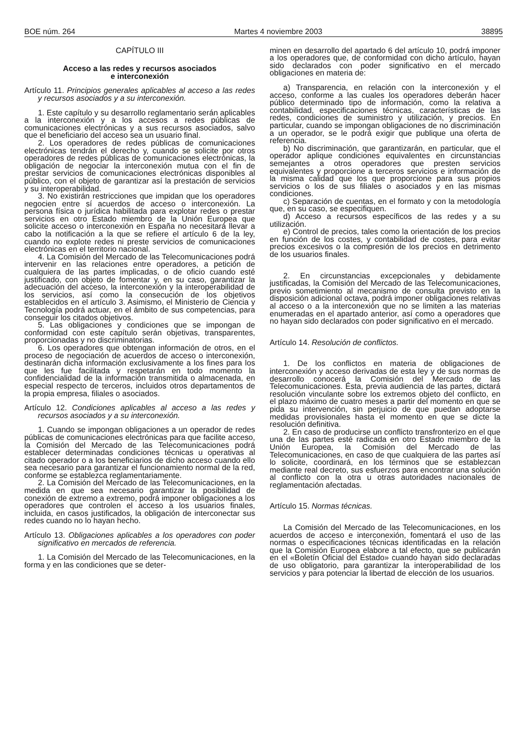BOE núm. 264 Martes 4 noviembre 2003 38895
CAPÍTULO III
Acceso a las redes y recursos asociados
e interconexión
Artículo 11. Principios generales aplicables al acceso a las redes y recursos asociados y a su interconexión.
1. Este capítulo y su desarrollo reglamentario serán aplicables a la interconexión y a los accesos a redes públicas de comunicaciones electrónicas y a sus recursos asociados, salvo que el beneficiario del acceso sea un usuario final.
2. Los operadores de redes públicas de comunicaciones electrónicas tendrán el derecho y, cuando se solicite por otros operadores de redes públicas de comunicaciones electrónicas, la obligación de negociar la interconexión mutua con el fin de prestar servicios de comunicaciones electrónicas disponibles al público, con el objeto de garantizar así la prestación de servicios y su interoperabilidad.
3. No existirán restricciones que impidan que los operadores negocien entre sí acuerdos de acceso o interconexión. La persona física o jurídica habilitada para explotar redes o prestar servicios en otro Estado miembro de la Unión Europea que solicite acceso o interconexión en España no necesitará llevar a cabo la notificación a la que se refiere el artículo 6 de la ley, cuando no explote redes ni preste servicios de comunicaciones electrónicas en el territorio nacional.
4. La Comisión del Mercado de las Telecomunicaciones podrá intervenir en las relaciones entre operadores, a petición de cualquiera de las partes implicadas, o de oficio cuando esté justificado, con objeto de fomentar y, en su caso, garantizar la adecuación del acceso, la interconexión y la interoperabilidad de los servicios, así como la consecución de los objetivos establecidos en el artículo 3. Asimismo, el Ministerio de Ciencia y Tecnología podrá actuar, en el ámbito de sus competencias, para conseguir los citados objetivos.
5. Las obligaciones y condiciones que se impongan de conformidad con este capítulo serán objetivas, transparentes, proporcionadas y no discriminatorias.
6. Los operadores que obtengan información de otros, en el proceso de negociación de acuerdos de acceso o interconexión, destinarán dicha información exclusivamente a los fines para los que les fue facilitada y respetarán en todo momento la confidencialidad de la información transmitida o almacenada, en especial respecto de terceros, incluidos otros departamentos de la propia empresa, filiales o asociados.
Artículo 12. Condiciones aplicables al acceso a las redes y recursos asociados y a su interconexión.
1. Cuando se impongan obligaciones a un operador de redes públicas de comunicaciones electrónicas para que facilite acceso, la Comisión del Mercado de las Telecomunicaciones podrá establecer determinadas condiciones técnicas u operativas al citado operador o a los beneficiarios de dicho acceso cuando ello sea necesario para garantizar el funcionamiento normal de la red, conforme se establezca reglamentariamente.
2. La Comisión del Mercado de las Telecomunicaciones, en la medida en que sea necesario garantizar la posibilidad de conexión de extremo a extremo, podrá imponer obligaciones a los operadores que controlen el acceso a los usuarios finales, incluida, en casos justificados, la obligación de interconectar sus redes cuando no lo hayan hecho.
Artículo 13. Obligaciones aplicables a los operadores con poder significativo en mercados de referencia.
1. La Comisión del Mercado de las Telecomunicaciones, en la forma y en las condiciones que se deter-
minen en desarrollo del apartado 6 del artículo 10, podrá imponer a los operadores que, de conformidad con dicho artículo, hayan sido declarados con poder significativo en el mercado obligaciones en materia de:
a) Transparencia, en relación con la interconexión y el acceso, conforme a las cuales los operadores deberán hacer público determinado tipo de información, como la relativa a contabilidad, especificaciones técnicas, características de las redes, condiciones de suministro y utilización, y precios. En particular, cuando se impongan obligaciones de no discriminación a un operador, se le podrá exigir que publique una oferta de referencia.
b) No discriminación, que garantizarán, en particular, que el operador aplique condiciones equivalentes en circunstancias semejantes a otros operadores que presten servicios equivalentes y proporcione a terceros servicios e información de la misma calidad que los que proporcione para sus propios servicios o los de sus filiales o asociados y en las mismas condiciones.
c) Separación de cuentas, en el formato y con la metodología que, en su caso, se especifiquen.
d) Acceso a recursos específicos de las redes y a su utilización.
e) Control de precios, tales como la orientación de los precios en función de los costes, y contabilidad de costes, para evitar precios excesivos o la compresión de los precios en detrimento de los usuarios finales.
2. En circunstancias excepcionales y debidamente justificadas, la Comisión del Mercado de las Telecomunicaciones, previo sometimiento al mecanismo de consulta previsto en la disposición adicional octava, podrá imponer obligaciones relativas al acceso o a la interconexión que no se limiten a las materias enumeradas en el apartado anterior, así como a operadores que no hayan sido declarados con poder significativo en el mercado.
Artículo 14. Resolución de conflictos.
1. De los conflictos en materia de obligaciones de interconexión y acceso derivadas de esta ley y de sus normas de desarrollo conocerá la Comisión del Mercado de las Telecomunicaciones. Ésta, previa audiencia de las partes, dictará resolución vinculante sobre los extremos objeto del conflicto, en el plazo máximo de cuatro meses a partir del momento en que se pida su intervención, sin perjuicio de que puedan adoptarse medidas provisionales hasta el momento en que se dicte la resolución definitiva.
2. En caso de producirse un conflicto transfronterizo en el que una de las partes esté radicada en otro Estado miembro de la Unión Europea, la Comisión del Mercado de las Telecomunicaciones, en caso de que cualquiera de las partes así lo solicite, coordinará, en los términos que se establezcan mediante real decreto, sus esfuerzos para encontrar una solución al conflicto con la otra u otras autoridades nacionales de reglamentación afectadas.
Artículo 15. Normas técnicas.
La Comisión del Mercado de las Telecomunicaciones, en los acuerdos de acceso e interconexión, fomentará el uso de las normas o especificaciones técnicas identificadas en la relación que la Comisión Europea elabore a tal efecto, que se publicarán en el «Boletín Oficial del Estado» cuando hayan sido declaradas de uso obligatorio, para garantizar la interoperabilidad de los servicios y para potenciar la libertad de elección de los usuarios.